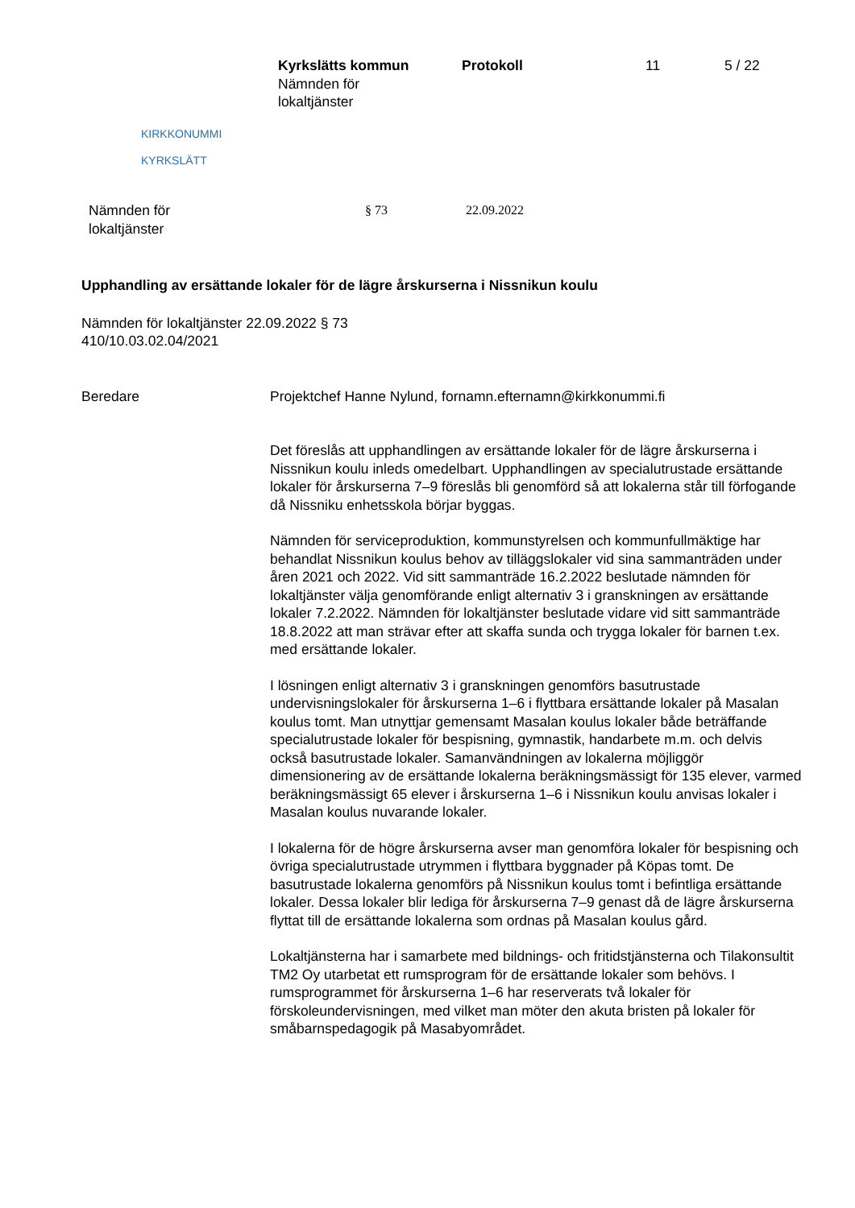KIRKKONUMMI
KYRKSLÄTT
Kyrkslätts kommun
Nämnden för
lokaltjänster
Protokoll 11 5 / 22
Nämnden för
lokaltjänster
§ 73 22.09.2022
Upphandling av ersättande lokaler för de lägre årskurserna i Nissnikun koulu
Nämnden för lokaltjänster 22.09.2022 § 73
410/10.03.02.04/2021
Beredare Projektchef Hanne Nylund, fornamn.efternamn@kirkkonummi.fi
Det föreslås att upphandlingen av ersättande lokaler för de lägre årskurserna i Nissnikun koulu inleds omedelbart. Upphandlingen av specialutrustade ersättande lokaler för årskurserna 7–9 föreslås bli genomförd så att lokalerna står till förfogande då Nissniku enhetsskola börjar byggas.
Nämnden för serviceproduktion, kommunstyrelsen och kommunfullmäktige har behandlat Nissnikun koulus behov av tilläggslokaler vid sina sammanträden under åren 2021 och 2022. Vid sitt sammanträde 16.2.2022 beslutade nämnden för lokaltjänster välja genomförande enligt alternativ 3 i granskningen av ersättande lokaler 7.2.2022. Nämnden för lokaltjänster beslutade vidare vid sitt sammanträde 18.8.2022 att man strävar efter att skaffa sunda och trygga lokaler för barnen t.ex. med ersättande lokaler.
I lösningen enligt alternativ 3 i granskningen genomförs basutrustade undervisningslokaler för årskurserna 1–6 i flyttbara ersättande lokaler på Masalan koulus tomt. Man utnyttjar gemensamt Masalan koulus lokaler både beträffande specialutrustade lokaler för bespisning, gymnastik, handarbete m.m. och delvis också basutrustade lokaler. Samanvändningen av lokalerna möjliggör dimensionering av de ersättande lokalerna beräkningsmässigt för 135 elever, varmed beräkningsmässigt 65 elever i årskurserna 1–6 i Nissnikun koulu anvisas lokaler i Masalan koulus nuvarande lokaler.
I lokalerna för de högre årskurserna avser man genomföra lokaler för bespisning och övriga specialutrustade utrymmen i flyttbara byggnader på Köpas tomt. De basutrustade lokalerna genomförs på Nissnikun koulus tomt i befintliga ersättande lokaler. Dessa lokaler blir lediga för årskurserna 7–9 genast då de lägre årskurserna flyttat till de ersättande lokalerna som ordnas på Masalan koulus gård.
Lokaltjänsterna har i samarbete med bildnings- och fritidstjänsterna och Tilakonsultit TM2 Oy utarbetat ett rumsprogram för de ersättande lokaler som behövs. I rumsprogrammet för årskurserna 1–6 har reserverats två lokaler för förskoleundervisningen, med vilket man möter den akuta bristen på lokaler för småbarnspedagogik på Masabyområdet.